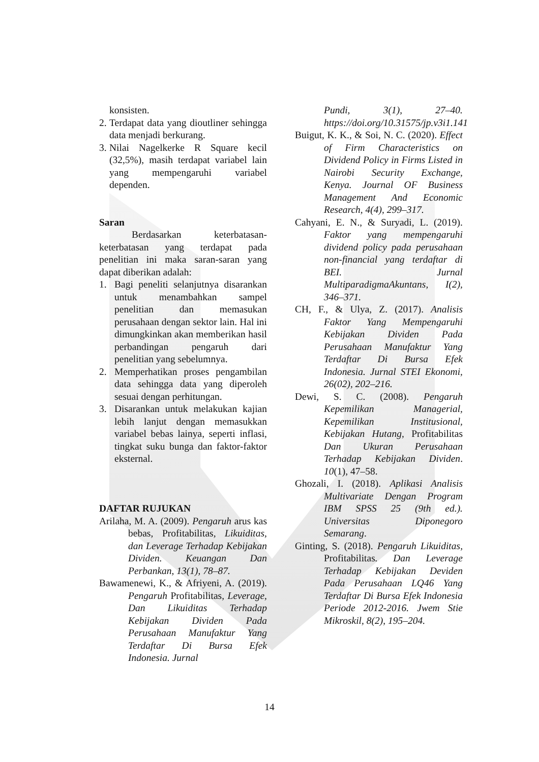konsisten.
2. Terdapat data yang dioutliner sehingga data menjadi berkurang.
3. Nilai Nagelkerke R Square kecil (32,5%), masih terdapat variabel lain yang mempengaruhi variabel dependen.
Saran
Berdasarkan keterbatasan-keterbatasan yang terdapat pada penelitian ini maka saran-saran yang dapat diberikan adalah:
1. Bagi peneliti selanjutnya disarankan untuk menambahkan sampel penelitian dan memasukan perusahaan dengan sektor lain. Hal ini dimungkinkan akan memberikan hasil perbandingan pengaruh dari penelitian yang sebelumnya.
2. Memperhatikan proses pengambilan data sehingga data yang diperoleh sesuai dengan perhitungan.
3. Disarankan untuk melakukan kajian lebih lanjut dengan memasukkan variabel bebas lainya, seperti inflasi, tingkat suku bunga dan faktor-faktor eksternal.
DAFTAR RUJUKAN
Arilaha, M. A. (2009). Pengaruh arus kas bebas, Profitabilitas, Likuiditas, dan Leverage Terhadap Kebijakan Dividen. Keuangan Dan Perbankan, 13(1), 78–87.
Bawamenewi, K., & Afriyeni, A. (2019). Pengaruh Profitabilitas, Leverage, Dan Likuiditas Terhadap Kebijakan Dividen Pada Perusahaan Manufaktur Yang Terdaftar Di Bursa Efek Indonesia. Jurnal
Pundi, 3(1), 27–40. https://doi.org/10.31575/jp.v3i1.141
Buigut, K. K., & Soi, N. C. (2020). Effect of Firm Characteristics on Dividend Policy in Firms Listed in Nairobi Security Exchange, Kenya. Journal OF Business Management And Economic Research, 4(4), 299–317.
Cahyani, E. N., & Suryadi, L. (2019). Faktor yang mempengaruhi dividend policy pada perusahaan non-financial yang terdaftar di BEI. Jurnal MultiparadigmaAkuntans, I(2), 346–371.
CH, F., & Ulya, Z. (2017). Analisis Faktor Yang Mempengaruhi Kebijakan Dividen Pada Perusahaan Manufaktur Yang Terdaftar Di Bursa Efek Indonesia. Jurnal STEI Ekonomi, 26(02), 202–216.
Dewi, S. C. (2008). Pengaruh Kepemilikan Managerial, Kepemilikan Institusional, Kebijakan Hutang, Profitabilitas Dan Ukuran Perusahaan Terhadap Kebijakan Dividen. 10(1), 47–58.
Ghozali, I. (2018). Aplikasi Analisis Multivariate Dengan Program IBM SPSS 25 (9th ed.). Universitas Diponegoro Semarang.
Ginting, S. (2018). Pengaruh Likuiditas, Profitabilitas. Dan Leverage Terhadap Kebijakan Deviden Pada Perusahaan LQ46 Yang Terdaftar Di Bursa Efek Indonesia Periode 2012-2016. Jwem Stie Mikroskil, 8(2), 195–204.
14